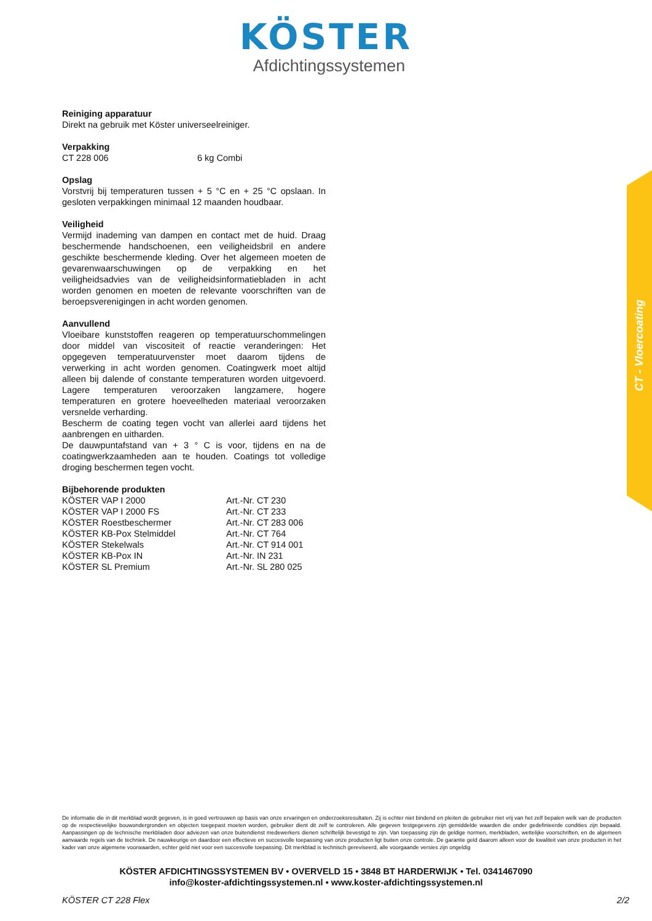KÖSTER
Afdichtingssystemen
Reiniging apparatuur
Direkt na gebruik met Köster universeelreiniger.
Verpakking
| CT 228 006 | 6 kg Combi |
Opslag
Vorstvrij bij temperaturen tussen + 5 °C en + 25 °C opslaan. In gesloten verpakkingen minimaal 12 maanden houdbaar.
Veiligheid
Vermijd inademing van dampen en contact met de huid. Draag beschermende handschoenen, een veiligheidsbril en andere geschikte beschermende kleding. Over het algemeen moeten de gevarenwaarschuwingen op de verpakking en het veiligheidsadvies van de veiligheidsinformatiebladen in acht worden genomen en moeten de relevante voorschriften van de beroepsverenigingen in acht worden genomen.
Aanvullend
Vloeibare kunststoffen reageren op temperatuurschommelingen door middel van viscositeit of reactie veranderingen: Het opgegeven temperatuurvenster moet daarom tijdens de verwerking in acht worden genomen. Coatingwerk moet altijd alleen bij dalende of constante temperaturen worden uitgevoerd. Lagere temperaturen veroorzaken langzamere, hogere temperaturen en grotere hoeveelheden materiaal veroorzaken versnelde verharding.
Bescherm de coating tegen vocht van allerlei aard tijdens het aanbrengen en uitharden.
De dauwpuntafstand van + 3 ° C is voor, tijdens en na de coatingwerkzaamheden aan te houden. Coatings tot volledige droging beschermen tegen vocht.
Bijbehorende produkten
| KÖSTER VAP I 2000 | Art.-Nr. CT 230 |
| KÖSTER VAP I 2000 FS | Art.-Nr. CT 233 |
| KÖSTER Roestbeschermer | Art.-Nr. CT 283 006 |
| KÖSTER KB-Pox Stelmiddel | Art.-Nr. CT 764 |
| KÖSTER Stekelwals | Art.-Nr. CT 914 001 |
| KÖSTER KB-Pox IN | Art.-Nr. IN 231 |
| KÖSTER SL Premium | Art.-Nr. SL 280 025 |
CT - Vloercoating
De informatie die in dit merkblad wordt gegeven, is in goed vertrouwen op basis van onze ervaringen en onderzoeksresultaten. Zij is echter niet bindend en pleiten de gebruiker niet vrij van het zelf bepalen welk van de producten op de respectievelijke bouwondergronden en objecten toegepast moeten worden, gebruiker dient dit zelf te controleren. Alle gegeven testgegevens zijn gemiddelde waarden die onder gedefinieerde condities zijn bepaald. Aanpassingen op de technische merkbladen door adviezen van onze buitendienst medewerkers dienen schriftelijk bevestigd te zijn. Van toepassing zijn de geldige normen, merkbladen, wettelijke voorschriften, en de algemeen aanvaarde regels van de techniek. De nauwkeurige en daardoor een effectieve en succesvolle toepassing van onze producten ligt buiten onze controle. De garantie geld daarom alleen voor de kwaliteit van onze producten in het kader van onze algemene voorwaarden, echter geld niet voor een succesvolle toepassing. Dit merkblad is technisch gereviseerd, alle voorgaande versies zijn ongeldig
KÖSTER AFDICHTINGSSYSTEMEN BV • OVERVELD 15 • 3848 BT HARDERWIJK • Tel. 0341467090
info@koster-afdichtingssystemen.nl • www.koster-afdichtingssystemen.nl
KÖSTER CT 228 Flex 2/2